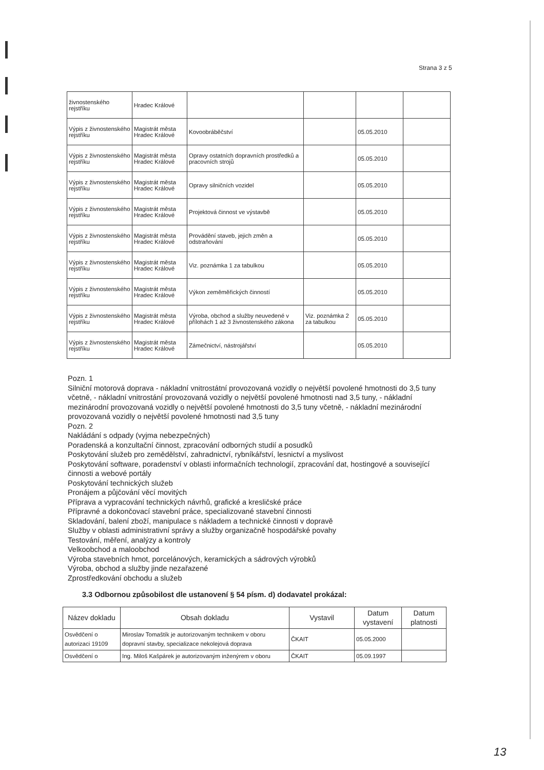Strana 3 z 5
| živnostenského rejstříku | Hradec Králové | | | | |
| Výpis z živnostenského rejstříku | Magistrát města Hradec Králové | Kovoobráběčství | | 05.05.2010 | |
| Výpis z živnostenského rejstříku | Magistrát města Hradec Králové | Opravy ostatních dopravních prostředků a pracovních strojů | | 05.05.2010 | |
| Výpis z živnostenského rejstříku | Magistrát města Hradec Králové | Opravy silničních vozidel | | 05.05.2010 | |
| Výpis z živnostenského rejstříku | Magistrát města Hradec Králové | Projektová činnost ve výstavbě | | 05.05.2010 | |
| Výpis z živnostenského rejstříku | Magistrát města Hradec Králové | Provádění staveb, jejich změn a odstraňování | | 05.05.2010 | |
| Výpis z živnostenského rejstříku | Magistrát města Hradec Králové | Viz. poznámka 1 za tabulkou | | 05.05.2010 | |
| Výpis z živnostenského rejstříku | Magistrát města Hradec Králové | Výkon zeměměřických činností | | 05.05.2010 | |
| Výpis z živnostenského rejstříku | Magistrát města Hradec Králové | Výroba, obchod a služby neuvedené v přílohách 1 až 3 živnostenského zákona | Viz. poznámka 2 za tabulkou | 05.05.2010 | |
| Výpis z živnostenského rejstříku | Magistrát města Hradec Králové | Zámečnictví, nástrojářství | | 05.05.2010 | |
Pozn. 1
Silniční motorová doprava - nákladní vnitrostátní provozovaná vozidly o největší povolené hmotnosti do 3,5 tuny včetně, - nákladní vnitrostání provozovaná vozidly o největší povolené hmotnosti nad 3,5 tuny, - nákladní mezinárodní provozovaná vozidly o největší povolené hmotnosti do 3,5 tuny včetně, - nákladní mezinárodní provozovaná vozidly o největší povolené hmotnosti nad 3,5 tuny
Pozn. 2
Nakládání s odpady (vyjma nebezpečných)
Poradenská a konzultační činnost, zpracování odborných studií a posudků
Poskytování služeb pro zemědělství, zahradnictví, rybníkářství, lesnictví a myslivost
Poskytování software, poradenství v oblasti informačních technologií, zpracování dat, hostingové a související činnosti a webové portály
Poskytování technických služeb
Pronájem a půjčování věcí movitých
Příprava a vypracování technických návrhů, grafické a kresličské práce
Přípravné a dokončovací stavební práce, specializované stavební činnosti
Skladování, balení zboží, manipulace s nákladem a technické činnosti v dopravě
Služby v oblasti administrativní správy a služby organizačně hospodářské povahy
Testování, měření, analýzy a kontroly
Velkoobchod a maloobchod
Výroba stavebních hmot, porcelánových, keramických a sádrových výrobků
Výroba, obchod a služby jinde nezařazené
Zprostředkování obchodu a služeb
3.3 Odbornou způsobilost dle ustanovení § 54 písm. d) dodavatel prokázal:
| Název dokladu | Obsah dokladu | Vystavil | Datum vystavení | Datum platnosti |
| --- | --- | --- | --- | --- |
| Osvědčení o autorizaci 19109 | Miroslav Tomaštík je autorizovaným technikem v oboru dopravní stavby, specializace nekolejová doprava | ČKAIT | 05.05.2000 | |
| Osvědčení o | Ing. Miloš Kašpárek je autorizovaným inženýrem v oboru | ČKAIT | 05.09.1997 | |
13